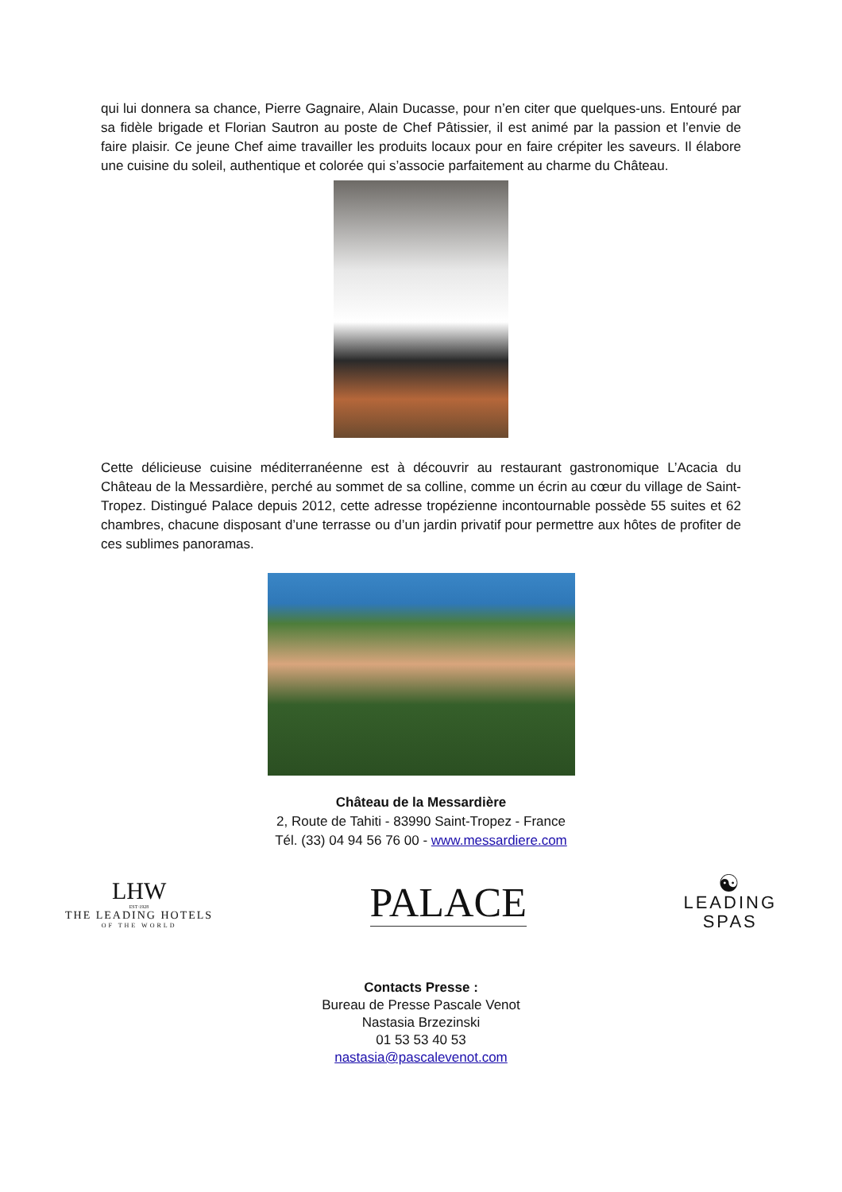qui lui donnera sa chance, Pierre Gagnaire, Alain Ducasse, pour n’en citer que quelques-uns. Entouré par sa fidèle brigade et Florian Sautron au poste de Chef Pâtissier, il est animé par la passion et l’envie de faire plaisir. Ce jeune Chef aime travailler les produits locaux pour en faire crépiter les saveurs. Il élabore une cuisine du soleil, authentique et colorée qui s’associe parfaitement au charme du Château.
Cette délicieuse cuisine méditerranéenne est à découvrir au restaurant gastronomique L’Acacia du Château de la Messardière, perché au sommet de sa colline, comme un écrin au cœur du village de Saint-Tropez. Distingué Palace depuis 2012, cette adresse tropézienne incontournable possède 55 suites et 62 chambres, chacune disposant d’une terrasse ou d’un jardin privatif pour permettre aux hôtes de profiter de ces sublimes panoramas.
Château de la Messardière
2, Route de Tahiti - 83990 Saint-Tropez - France
Tél. (33) 04 94 56 76 00 - www.messardiere.com
LHW
EST·1928
THE LEADING HOTELS
OF THE WORLD
PALACE
☯
LEADING
SPAS
Contacts Presse :
Bureau de Presse Pascale Venot
Nastasia Brzezinski
01 53 53 40 53
nastasia@pascalevenot.com